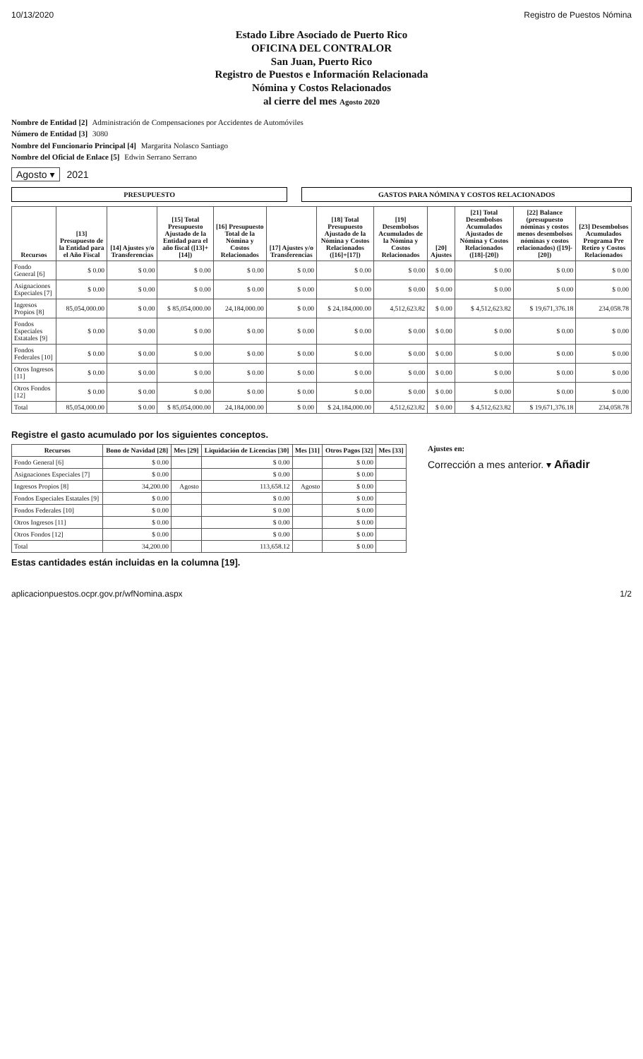10/13/2020 Registro de Puestos Nómina
Estado Libre Asociado de Puerto Rico
OFICINA DEL CONTRALOR
San Juan, Puerto Rico
Registro de Puestos e Información Relacionada
Nómina y Costos Relacionados
al cierre del mes Agosto 2020
Nombre de Entidad [2] Administración de Compensaciones por Accidentes de Automóviles
Número de Entidad [3] 3080
Nombre del Funcionario Principal [4] Margarita Nolasco Santiago
Nombre del Oficial de Enlace [5] Edwin Serrano Serrano
Agosto ▾ 2021
PRESUPUESTO GASTOS PARA NÓMINA Y COSTOS RELACIONADOS
| Recursos | [13] Presupuesto de la Entidad para el Año Fiscal | [14] Ajustes y/o Transferencias | [15] Total Presupuesto Ajustado de la Entidad para el año fiscal ([13]+[14]) | [16] Presupuesto Total de la Nómina y Costos Relacionados | [17] Ajustes y/o Transferencias | [18] Total Presupuesto Ajustado de la Nómina y Costos Relacionados ([16]+[17]) | [19] Desembolsos Acumulados de la Nómina y Costos Relacionados | [20] Ajustes | [21] Total Desembolsos Acumulados Ajustados de Nómina y Costos Relacionados ([18]-[20]) | [22] Balance (presupuesto nóminas y costos menos desembolsos nóminas y costos relacionados) ([19]-[20]) | [23] Desembolsos Acumulados Programa Pre Retiro y Costos Relacionados |
| --- | --- | --- | --- | --- | --- | --- | --- | --- | --- | --- | --- |
| Fondo General [6] | $ 0.00 | $ 0.00 | $ 0.00 | $ 0.00 | $ 0.00 | $ 0.00 | $ 0.00 | $ 0.00 | $ 0.00 | $ 0.00 | $ 0.00 |
| Asignaciones Especiales [7] | $ 0.00 | $ 0.00 | $ 0.00 | $ 0.00 | $ 0.00 | $ 0.00 | $ 0.00 | $ 0.00 | $ 0.00 | $ 0.00 | $ 0.00 |
| Ingresos Propios [8] | 85,054,000.00 | $ 0.00 | $ 85,054,000.00 | 24,184,000.00 | $ 0.00 | $ 24,184,000.00 | 4,512,623.82 | $ 0.00 | $ 4,512,623.82 | $ 19,671,376.18 | 234,058.78 |
| Fondos Especiales Estatales [9] | $ 0.00 | $ 0.00 | $ 0.00 | $ 0.00 | $ 0.00 | $ 0.00 | $ 0.00 | $ 0.00 | $ 0.00 | $ 0.00 | $ 0.00 |
| Fondos Federales [10] | $ 0.00 | $ 0.00 | $ 0.00 | $ 0.00 | $ 0.00 | $ 0.00 | $ 0.00 | $ 0.00 | $ 0.00 | $ 0.00 | $ 0.00 |
| Otros Ingresos [11] | $ 0.00 | $ 0.00 | $ 0.00 | $ 0.00 | $ 0.00 | $ 0.00 | $ 0.00 | $ 0.00 | $ 0.00 | $ 0.00 | $ 0.00 |
| Otros Fondos [12] | $ 0.00 | $ 0.00 | $ 0.00 | $ 0.00 | $ 0.00 | $ 0.00 | $ 0.00 | $ 0.00 | $ 0.00 | $ 0.00 | $ 0.00 |
| Total | 85,054,000.00 | $ 0.00 | $ 85,054,000.00 | 24,184,000.00 | $ 0.00 | $ 24,184,000.00 | 4,512,623.82 | $ 0.00 | $ 4,512,623.82 | $ 19,671,376.18 | 234,058.78 |
Registre el gasto acumulado por los siguientes conceptos.
| Recursos | Bono de Navidad [28] | Mes [29] | Liquidación de Licencias [30] | Mes [31] | Otros Pagos [32] | Mes [33] |
| --- | --- | --- | --- | --- | --- | --- |
| Fondo General [6] | $ 0.00 | | $ 0.00 | | $ 0.00 | |
| Asignaciones Especiales [7] | $ 0.00 | | $ 0.00 | | $ 0.00 | |
| Ingresos Propios [8] | 34,200.00 | Agosto | 113,658.12 | Agosto | $ 0.00 | |
| Fondos Especiales Estatales [9] | $ 0.00 | | $ 0.00 | | $ 0.00 | |
| Fondos Federales [10] | $ 0.00 | | $ 0.00 | | $ 0.00 | |
| Otros Ingresos [11] | $ 0.00 | | $ 0.00 | | $ 0.00 | |
| Otros Fondos [12] | $ 0.00 | | $ 0.00 | | $ 0.00 | |
| Total | 34,200.00 | | 113,658.12 | | $ 0.00 | |
Estas cantidades están incluidas en la columna [19].
Ajustes en:
Corrección a mes anterior. ▾ Añadir
aplicacionpuestos.ocpr.gov.pr/wfNomina.aspx 1/2